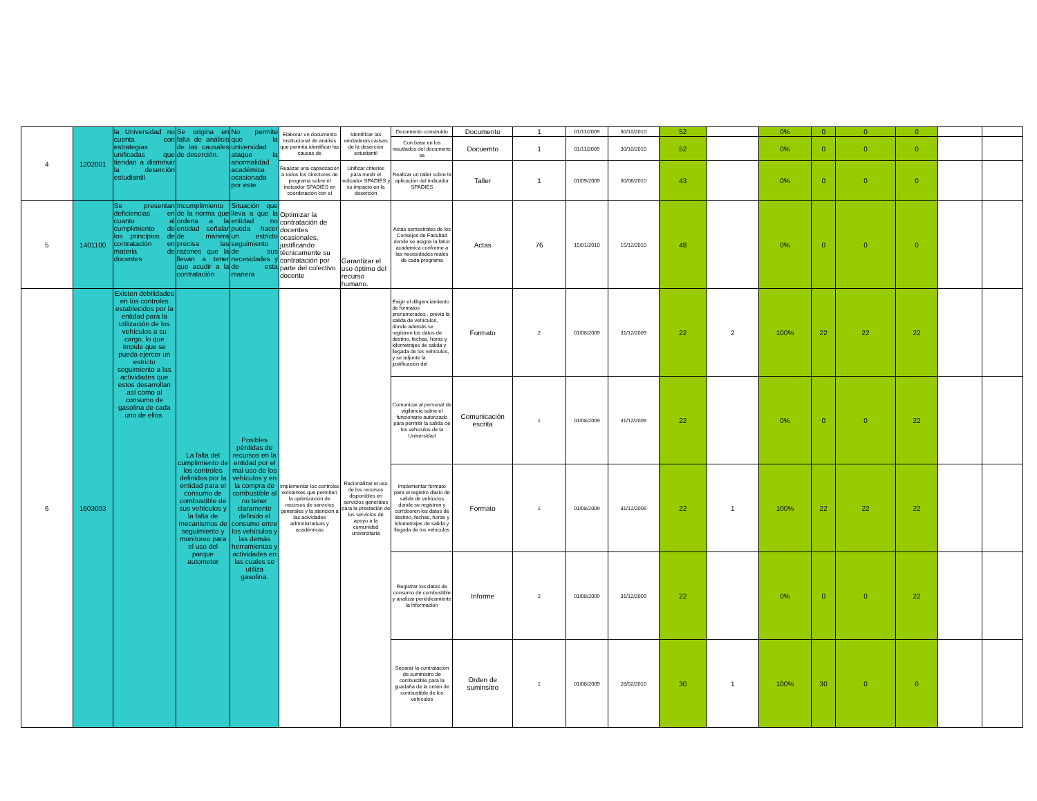| 4 | 1202001 | la Universidad no cuenta con estrategias unificadas que tiendan a disminuir la deserción estudiantil | Se origina en falta de análisis de las causales de deserción. | No permite que la universidad ataque la anormalidad académica ocasionada por este | Elaborar un documento institucional de análisis que permita identificar las causas de | Identificar las verdaderas causas de la deserción estudiantil | Documento construido | Documento | 1 | 01/11/2009 | 30/10/2010 | 52 | | 0% | 0 | 0 | 0 | | |
| | | | | | | | Con base en los resutlados del documento se | Docuemto | 1 | 01/11/2009 | 30/10/2010 | 52 | | 0% | 0 | 0 | 0 | | |
| | | | | | Realizar una capacitación a todos los directores de programa sobre el indicador SPADIES en coordinación con el | Unificar criterios para medir el indicador SPADIES y su impacto en la deserción | Realizar un taller sobre la aplicación del indicador SPADIES | Taller | 1 | 01/09/2009 | 30/06/2010 | 43 | | 0% | 0 | 0 | 0 | | |
| 5 | 1401100 | Se presentan deficiencias en cuanto al cumplimiento de los principios de contratación en materia de docentes | Incumplimiento de la norma que ordena a la entidad señalar de manera precisa las razones que la llevan a tener que acudir a la contratación | Situación que lleva a que la entidad no pueda hacer un estricto seguimiento de sus necesidades y de esta manera | Optimizar la contratación de docentes ocasionales, justificando técnicamente su contratación por parte del colectivo docente | Garantizar el uso óptimo del recurso humano. | Actas semestrales de los Consejos de Facultad donde se asigna la labor academica conforme a las necesidades reales de cada programa | Actas | 76 | 15/01/2010 | 15/12/2010 | 48 | | 0% | 0 | 0 | 0 | | |
| 6 | 1603003 | Existen debilidades en los controles establecidos por la entidad para la utilización de los vehículos a su cargo, lo que impide que se pueda ejercer un estricto seguimiento a las actividades que estos desarrollan así como al consumo de gasolina de cada uno de ellos. | La falta del cumplimiento de los controles definidos por la entidad para el consumo de combustible de sus vehículos y la falta de mecanismos de seguimiento y monitoreo para el uso del parque automotor | Posibles pérdidas de recursos en la entidad por el mal uso de los vehículos y en la compra de combustible al no tener claramente definido el consumo entre los vehículos y las demás herramientas y actividades en las cuales se utiliza gasolina. | Implementar los controles existentes que permitan la optimización de recursos de servicios generales y la atención a las acividades administrativas y académicas | Racionalizar el uso de los recursos disponibles en servicios generales para la prestación de los servicios de apoyo a la comunidad universitaria | Exigir el diligenciamiento de formatos prenumerados , previa la salida de vehículos, donde además se registren los datos de destino, fechas, horas y kilometrajes de salida y llegada de los vehículos, y se adjunte la justificación del | Formato | 2 | 01/08/2009 | 31/12/2009 | 22 | 2 | 100% | 22 | 22 | 22 | | |
| | | | | | | | Comunicar al personal de vigilancia sobre el funcionario autorizado para permitir la salida de los vehículos de la Universidad | Comunicación escrita | 1 | 01/08/2009 | 31/12/2009 | 22 | | 0% | 0 | 0 | 22 | | |
| | | | | | | | Implementar formato para el registro diario de salida de vehíuclos donde se registren y corroboren los datos de destino, fechas, horas y kilometrajes de salida y llegada de los vehículos | Formato | 1 | 01/08/2009 | 31/12/2009 | 22 | 1 | 100% | 22 | 22 | 22 | | |
| | | | | | | | Registrar los datos de consumo de combustible y analizar periódicamente la información | Informe | 2 | 01/08/2009 | 31/12/2009 | 22 | | 0% | 0 | 0 | 22 | | |
| | | | | | | | Separar la contratación de suministro de combustible para la guadaña de la orden de combustible de los vehículos | Orden de suminsitro | 1 | 01/08/2009 | 28/02/2010 | 30 | 1 | 100% | 30 | 0 | 0 | | |